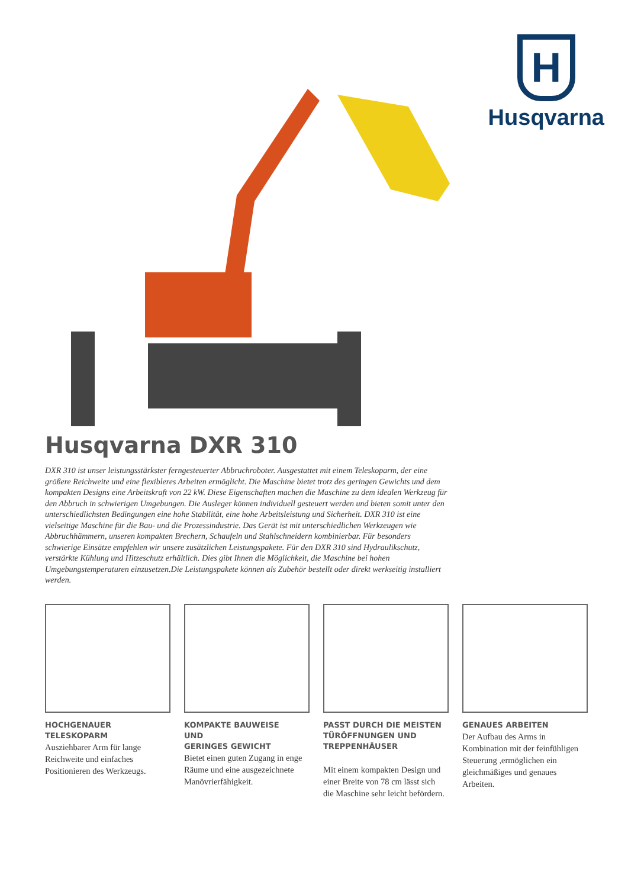H
Husqvarna
Husqvarna DXR 310
DXR 310 ist unser leistungsstärkster ferngesteuerter Abbruchroboter. Ausgestattet mit einem Teleskoparm, der eine größere Reichweite und eine flexibleres Arbeiten ermöglicht. Die Maschine bietet trotz des geringen Gewichts und dem kompakten Designs eine Arbeitskraft von 22 kW. Diese Eigenschaften machen die Maschine zu dem idealen Werkzeug für den Abbruch in schwierigen Umgebungen. Die Ausleger können individuell gesteuert werden und bieten somit unter den unterschiedlichsten Bedingungen eine hohe Stabilität, eine hohe Arbeitsleistung und Sicherheit. DXR 310 ist eine vielseitige Maschine für die Bau- und die Prozessindustrie. Das Gerät ist mit unterschiedlichen Werkzeugen wie Abbruchhämmern, unseren kompakten Brechern, Schaufeln und Stahlschneidern kombinierbar. Für besonders schwierige Einsätze empfehlen wir unsere zusätzlichen Leistungspakete. Für den DXR 310 sind Hydraulikschutz, verstärkte Kühlung und Hitzeschutz erhältlich. Dies gibt Ihnen die Möglichkeit, die Maschine bei hohen Umgebungstemperaturen einzusetzen.Die Leistungspakete können als Zubehör bestellt oder direkt werkseitig installiert werden.
HOCHGENAUER
TELESKOPARM
Ausziehbarer Arm für lange Reichweite und einfaches Positionieren des Werkzeugs.
KOMPAKTE BAUWEISE
UND
GERINGES GEWICHT
Bietet einen guten Zugang in enge Räume und eine ausgezeichnete Manövrierfähigkeit.
PASST DURCH DIE MEISTEN TÜRÖFFNUNGEN UND TREPPENHÄUSER
Mit einem kompakten Design und einer Breite von 78 cm lässt sich die Maschine sehr leicht befördern.
GENAUES ARBEITEN
Der Aufbau des Arms in Kombination mit der feinfühligen Steuerung ,ermöglichen ein gleichmäßiges und genaues Arbeiten.